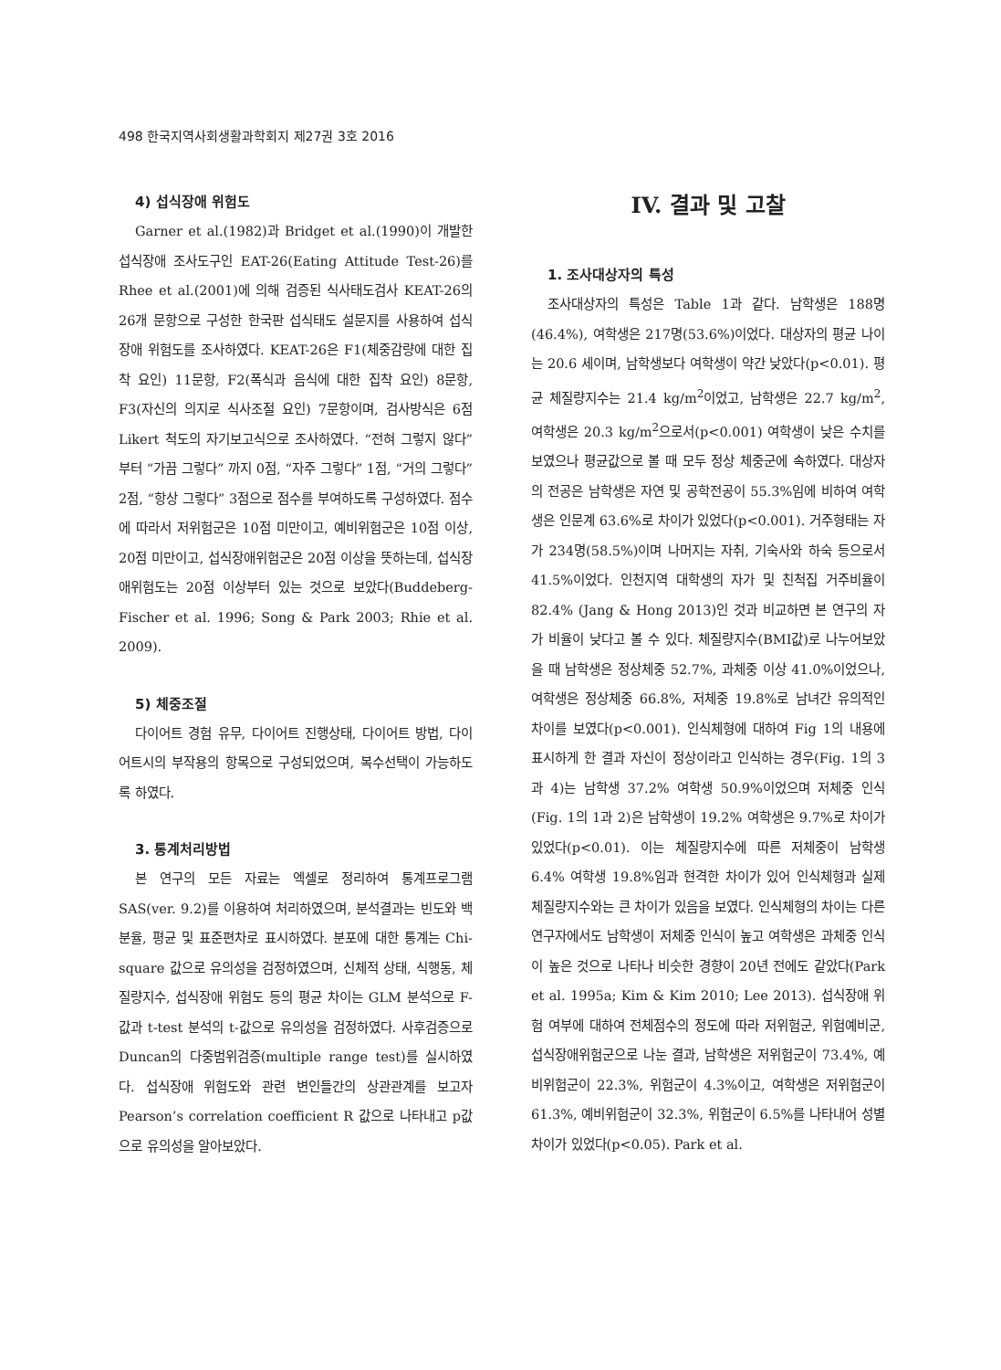498 한국지역사회생활과학회지 제27권 3호 2016
4) 섭식장애 위험도
Garner et al.(1982)과 Bridget et al.(1990)이 개발한 섭식장애 조사도구인 EAT-26(Eating Attitude Test-26)를 Rhee et al.(2001)에 의해 검증된 식사태도검사 KEAT-26의 26개 문항으로 구성한 한국판 섭식태도 설문지를 사용하여 섭식장애 위험도를 조사하였다. KEAT-26은 F1(체중감량에 대한 집착 요인) 11문항, F2(폭식과 음식에 대한 집착 요인) 8문항, F3(자신의 의지로 식사조절 요인) 7문항이며, 검사방식은 6점 Likert 척도의 자기보고식으로 조사하였다. “전혀 그렇지 않다”부터 “가끔 그렇다” 까지 0점, “자주 그렇다” 1점, “거의 그렇다” 2점, “항상 그렇다” 3점으로 점수를 부여하도록 구성하였다. 점수에 따라서 저위험군은 10점 미만이고, 예비위험군은 10점 이상, 20점 미만이고, 섭식장애위험군은 20점 이상을 뜻하는데, 섭식장애위험도는 20점 이상부터 있는 것으로 보았다(Buddeberg-Fischer et al. 1996; Song & Park 2003; Rhie et al. 2009).
5) 체중조절
다이어트 경험 유무, 다이어트 진행상태, 다이어트 방법, 다이어트시의 부작용의 항목으로 구성되었으며, 복수선택이 가능하도록 하였다.
3. 통계처리방법
본 연구의 모든 자료는 엑셀로 정리하여 통계프로그램 SAS(ver. 9.2)를 이용하여 처리하였으며, 분석결과는 빈도와 백분율, 평균 및 표준편차로 표시하였다. 분포에 대한 통계는 Chi-square 값으로 유의성을 검정하였으며, 신체적 상태, 식행동, 체질량지수, 섭식장애 위험도 등의 평균 차이는 GLM 분석으로 F-값과 t-test 분석의 t-값으로 유의성을 검정하였다. 사후검증으로 Duncan의 다중범위검증(multiple range test)를 실시하였다. 섭식장애 위험도와 관련 변인들간의 상관관계를 보고자 Pearson’s correlation coefficient R 값으로 나타내고 p값으로 유의성을 알아보았다.
IV. 결과 및 고찰
1. 조사대상자의 특성
조사대상자의 특성은 Table 1과 같다. 남학생은 188명(46.4%), 여학생은 217명(53.6%)이었다. 대상자의 평균 나이는 20.6 세이며, 남학생보다 여학생이 약간 낮았다(p<0.01). 평균 체질량지수는 21.4 kg/m<sup>2</sup>이었고, 남학생은 22.7 kg/m<sup>2</sup>, 여학생은 20.3 kg/m<sup>2</sup>으로서(p<0.001) 여학생이 낮은 수치를 보였으나 평균값으로 볼 때 모두 정상 체중군에 속하였다. 대상자의 전공은 남학생은 자연 및 공학전공이 55.3%임에 비하여 여학생은 인문계 63.6%로 차이가 있었다(p<0.001). 거주형태는 자가 234명(58.5%)이며 나머지는 자취, 기숙사와 하숙 등으로서 41.5%이었다. 인천지역 대학생의 자가 및 친척집 거주비율이 82.4% (Jang & Hong 2013)인 것과 비교하면 본 연구의 자가 비율이 낮다고 볼 수 있다. 체질량지수(BMI값)로 나누어보았을 때 남학생은 정상체중 52.7%, 과체중 이상 41.0%이었으나, 여학생은 정상체중 66.8%, 저체중 19.8%로 남녀간 유의적인 차이를 보였다(p<0.001). 인식체형에 대하여 Fig 1의 내용에 표시하게 한 결과 자신이 정상이라고 인식하는 경우(Fig. 1의 3과 4)는 남학생 37.2% 여학생 50.9%이었으며 저체중 인식(Fig. 1의 1과 2)은 남학생이 19.2% 여학생은 9.7%로 차이가 있었다(p<0.01). 이는 체질량지수에 따른 저체중이 남학생 6.4% 여학생 19.8%임과 현격한 차이가 있어 인식체형과 실제 체질량지수와는 큰 차이가 있음을 보였다. 인식체형의 차이는 다른 연구자에서도 남학생이 저체중 인식이 높고 여학생은 과체중 인식이 높은 것으로 나타나 비슷한 경향이 20년 전에도 같았다(Park et al. 1995a; Kim & Kim 2010; Lee 2013). 섭식장애 위험 여부에 대하여 전체점수의 정도에 따라 저위험군, 위험예비군, 섭식장애위험군으로 나눈 결과, 남학생은 저위험군이 73.4%, 예비위험군이 22.3%, 위험군이 4.3%이고, 여학생은 저위험군이 61.3%, 예비위험군이 32.3%, 위험군이 6.5%를 나타내어 성별 차이가 있었다(p<0.05). Park et al.